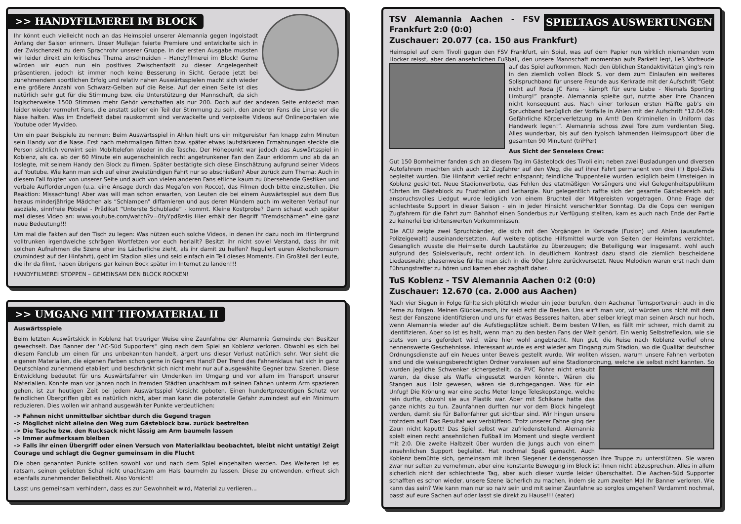>> HANDYFILMEREI IM BLOCK
Ihr könnt euch vielleicht noch an das Heimspiel unserer Alemannia gegen Ingolstadt Anfang der Saison erinnern. Unser Mullejan feierte Premiere und entwickelte sich in der Zwischenzeit zu dem Sprachrohr unserer Gruppe. In der ersten Ausgabe mussten wir leider direkt ein kritisches Thema anschneiden – Handyfilmerei im Block! Gerne würden wir euch nun ein positives Zwischenfazit zu dieser Angelegenheit präsentieren, jedoch ist immer noch keine Besserung in Sicht. Gerade jetzt bei zunehmendem sportlichen Erfolg und relativ nahen Auswärtsspielen macht sich wieder eine größere Anzahl von Schwarz-Gelben auf die Reise. Auf der einen Seite ist dies natürlich sehr gut für die Stimmung bzw. die Unterstützung der Mannschaft, da sich logischerweise 1500 Stimmen mehr Gehör verschaffen als nur 200. Doch auf der anderen Seite entdeckt man leider wieder vermehrt Fans, die anstatt selber ein Teil der Stimmung zu sein, den anderen Fans die Linse vor die Nase halten. Was im Endeffekt dabei rauskommt sind verwackelte und verpixelte Videos auf Onlineportalen wie Youtube oder Myvideo.
Um ein paar Beispiele zu nennen: Beim Auswärtsspiel in Ahlen hielt uns ein mitgereister Fan knapp zehn Minuten sein Handy vor die Nase. Erst nach mehrmaligen Bitten bzw. später etwas lautstärkeren Ermahnungen steckte die Person sichtlich verwirrt sein Mobiltelefon wieder in die Tasche. Der Höhepunkt war jedoch das Auswärtsspiel in Koblenz, als ca. ab der 60 Minute ein augenscheinlich recht angetrunkener Fan den Zaun erklomm und ab da an loslegte, mit seinem Handy den Block zu filmen. Später bestätigte sich diese Einschätzung aufgrund seiner Videos auf Youtube. Wie kann man sich auf einer zweistündigen Fahrt nur so abschießen? Aber zurück zum Thema: Auch in diesem Fall folgten von unserer Seite und auch von vielen anderen Fans etliche kaum zu übersehende Gestiken und verbale Aufforderungen (u.a. eine Ansage durch das Megafon von Rocco), das Filmen doch bitte einzustellen. Die Reaktion: Missachtung! Aber was will man schon erwarten, von Leuten die bei einem Auswärtsspiel aus dem Bus heraus minderjährige Mädchen als “Schlampen” diffamieren und aus deren Mündern auch im weiteren Verlauf nur asoziale, sinnfreie Pöbelei - Prädikat “Unterste Schublade” - kommt. Kleine Kostprobe? Dann schaut euch später mal dieses Video an: www.youtube.com/watch?v=0tyYpd8z4is Hier erhält der Begriff “Fremdschämen” eine ganz neue Bedeutung!!!
Um mal die Fakten auf den Tisch zu legen: Was nützen euch solche Videos, in denen ihr dazu noch im Hintergrund volltrunken irgendwelche schrägen Wortfetzen vor euch herlallt? Besitzt ihr nicht soviel Verstand, dass ihr mit solchen Aufnahmen die Szene eher ins Lächerliche zieht, als ihr damit zu helfen? Reguliert euren Alkoholkonsum (zumindest auf der Hinfahrt), gebt im Stadion alles und seid einfach ein Teil dieses Moments. Ein Großteil der Leute, die ihr da filmt, haben übrigens gar keinen Bock später im Internet zu landen!!!
HANDYFILMEREI STOPPEN – GEMEINSAM DEN BLOCK ROCKEN!
>> UMGANG MIT TIFOMATERIAL II
Auswärtsspiele
Beim letzten Auswärtskick in Koblenz hat trauriger Weise eine Zaunfahne der Alemannia Gemeinde den Besitzer gewechselt. Das Banner der ''AC-Süd Supporters'' ging nach dem Spiel an Koblenz verloren. Obwohl es sich bei diesem Fanclub um einen für uns unbekannten handelt, ärgert uns dieser Verlust natürlich sehr. Wer sieht die eigenen Materialien, die eigenen Farben schon gerne in Gegners Hand? Der Trend des Fahnenklaus hat sich in ganz Deutschland zunehmend etabliert und beschränkt sich nicht mehr nur auf ausgewählte Gegner bzw. Szenen. Diese Entwicklung bedeutet für uns Auswärtsfahrer ein Umdenken im Umgang und vor allem im Transport unserer Materialien. Konnte man vor Jahren noch in fremden Städten unachtsam mit seinen Fahnen unterm Arm spazieren gehen, ist zur heutigen Zeit bei jedem Auswärtsspiel Vorsicht geboten. Einen hundertprozentigen Schutz vor feindlichen Übergriffen gibt es natürlich nicht, aber man kann die potenzielle Gefahr zumindest auf ein Minimum reduzieren. Dies wollen wir anhand ausgewählter Punkte verdeutlichen:
-> Fahnen nicht unmittelbar sichtbar durch die Gegend tragen
-> Möglichst nicht alleine den Weg zum Gästeblock bzw. zurück bestreiten
-> Die Tasche bzw. den Rucksack nicht lässig am Arm baumeln lassen
-> Immer aufmerksam bleiben
-> Falls ihr einen Übergriff oder einen Versuch von Materialklau beobachtet, bleibt nicht untätig! Zeigt Courage und schlagt die Gegner gemeinsam in die Flucht
Die oben genannten Punkte sollten sowohl vor und nach dem Spiel eingehalten werden. Des Weiteren ist es ratsam, seinen geliebten Schal nicht unachtsam am Hals baumeln zu lassen. Diese zu entwenden, erfreut sich ebenfalls zunehmender Beliebtheit. Also Vorsicht!
Lasst uns gemeinsam verhindern, dass es zur Gewohnheit wird, Material zu verlieren...
SPIELTAGS AUSWERTUNGEN
TSV Alemannia Aachen - FSV Frankfurt 2:0 (0:0)
Zuschauer: 20.077 (ca. 150 aus Frankfurt)
Heimspiel auf dem Tivoli gegen den FSV Frankfurt, ein Spiel, was auf dem Papier nun wirklich niemanden vom Hocker reisst, aber den ansehnlichen Fußball, den unsere Mannschaft momentan aufs Parkett legt, ließ Vorfreude auf das Spiel aufkommen. Nach den üblichen Standaktivitäten ging's rein in den ziemlich vollen Block S, vor dem zum Einlaufen ein weiteres Solispruchband für unsere Freunde aus Kerkrade mit der Aufschrift “Gebt nicht auf Roda JC Fans - kämpft für eure Liebe - Niemals Sporting Limburg!” prangte. Alemannia spielte gut, nutzte aber ihre Chancen nicht konsequent aus. Nach einer torlosen ersten Hälfte gab's ein Spruchband bezüglich der Vorfälle in Ahlen mit der Aufschrift “12.04.09: Gefährliche Körperverletzung im Amt! Den Kriminellen in Uniform das Handwerk legen!”. Alemannia schoss zwei Tore zum verdienten Sieg. Alles wunderbar, bis auf den typisch lahmenden Heimsupport über die gesamten 90 Minuten! (triPPer)
Aus Sicht der Senseless Crew:
Gut 150 Bornheimer fanden sich an diesem Tag im Gästeblock des Tivoli ein; neben zwei Busladungen und diversen Autofahrern machten sich auch 12 Zugfahrer auf den Weg, die auf ihrer Fahrt permanent von drei (!) Bpol-Zivis begleitet wurden. Die Hinfahrt verlief recht entspannt; feindliche Truppenteile wurden lediglich beim Umsteigen in Koblenz gesichtet. Neue Stadionverbote, das Fehlen des etatmäßigen Vorsängers und viel Gelegenheitspublikum führten im Gästeblock zu Frustration und Lethargie. Nur gelegentlich raffte sich der gesamte Gästebereich auf; anspruchsvolles Liedgut wurde lediglich von einem Bruchteil der Mitgereisten vorgetragen. Ohne Frage der schlechteste Support in dieser Saison - ein in jeder Hinsicht verschenkter Sonntag. Da die Cops den wenigen Zugfahrern für die Fahrt zum Bahnhof einen Sonderbus zur Verfügung stellten, kam es auch nach Ende der Partie zu keinerlei berichtenswerten Vorkommnissen.
Die ACU zeigte zwei Spruchbänder, die sich mit den Vorgängen in Kerkrade (Fusion) und Ahlen (ausufernde Polizeigewalt) auseinandersetzten. Auf weitere optische Hilfsmittel wurde von Seiten der Heimfans verzichtet. Gesanglich wusste die Heimseite durch Lautstärke zu überzeugen; die Beteiligung war insgesamt, wohl auch aufgrund des Spielsverlaufs, recht ordentlich. In deutlichem Kontrast dazu stand die ziemlich bescheidene Liedauswahl; phasenweise fühlte man sich in die 90er Jahre zurückversetzt. Neue Melodien waren erst nach dem Führungstreffer zu hören und kamen eher zaghaft daher.
TuS Koblenz - TSV Alemannia Aachen 0:2 (0:0)
Zuschauer: 12.670 (ca. 2.000 aus Aachen)
Nach vier Siegen in Folge fühlte sich plötzlich wieder ein jeder berufen, dem Aachener Turnsportverein auch in die Ferne zu folgen. Meinen Glückwunsch, ihr seid echt die Besten. Uns wirft man vor, wir würden uns nicht mit dem Rest der Fanszene identifizieren und uns für etwas Besseres halten, aber selber kriegt man seinen Arsch nur hoch, wenn Alemannia wieder auf die Aufstiegsplätze schielt. Beim besten Willen, es fällt mir schwer, mich damit zu identifizieren. Aber so ist es halt, wenn man zu den besten Fans der Welt gehört. Ein wenig Selbstreflexion, wie sie stets von uns gefordert wird, wäre hier wohl angebracht. Nun gut, die Reise nach Koblenz verlief ohne nennenswerte Geschehnisse. Interessant wurde es erst wieder am Eingang zum Stadion, wo die Qualität deutscher Ordnungsdienste auf ein Neues unter Beweis gestellt wurde. Wir wollten wissen, warum unsere Fahnen verboten sind und die weisungsberechtigten Ordner verwiesen auf eine Stadionordnung, welche sie selbst nicht kannten. So wurden jegliche Schwenker sichergestellt, da PVC Rohre nicht erlaubt waren, da diese als Waffe eingesetzt werden könnten. Wären die Stangen aus Holz gewesen, wären sie durchgegangen. Was für ein Unfug! Die Krönung war eine sechs Meter lange Teleskopstange, welche rein durfte, obwohl sie aus Plastik war. Aber mit Schikane hatte das ganze nichts zu tun. Zaunfahnen durften nur vor dem Block hingelegt werden, damit sie für Ballonfahrer gut sichtbar sind. Wir hingen unsere trotzdem auf! Das Resultat war verblüffend. Trotz unserer Fahne ging der Zaun nicht kaputt! Das Spiel selbst war zufriedenstellend. Alemannia spielt einen recht ansehnlichen Fußball im Moment und siegte verdient mit 2:0. Die zweite Halbzeit über wurden die Jungs auch von einem ansehnlichen Support begleitet. Hat nochmal Spaß gemacht. Auch Koblenz bemühte sich, gemeinsam mit ihren Siegener Leidensgenossen ihre Truppe zu unterstützen. Sie waren zwar nur selten zu vernehmen, aber eine konstante Bewegung im Block ist ihnen nicht abzusprechen. Alles in allem sicherlich nicht der schlechteste Tag, aber auch dieser wurde leider überschattet. Die Aachen-Süd Supporter schafften es schon wieder, unsere Szene lächerlich zu machen, indem sie zum zweiten Mal ihr Banner verloren. Wie kann das sein? Wie kann man nur so naiv sein und mit seiner Zaunfahne so sorglos umgehen? Verdammt nochmal, passt auf eure Sachen auf oder lasst sie direkt zu Hause!!! (eater)